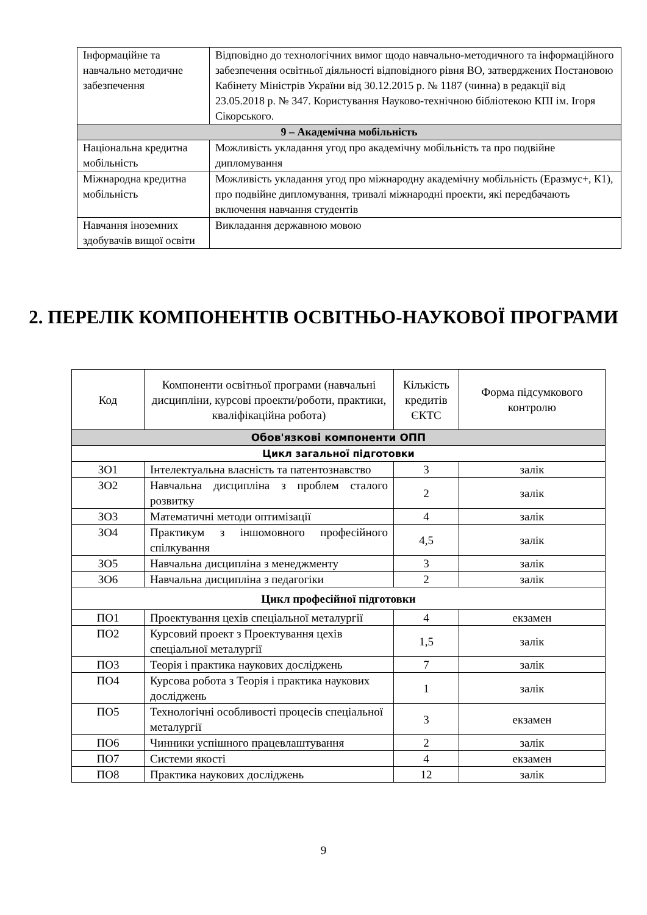| Інформаційне та навчально методичне забезпечення | Відповідно до технологічних вимог щодо навчально-методичного та інформаційного забезпечення освітньої діяльності відповідного рівня ВО, затверджених Постановою Кабінету Міністрів України від 30.12.2015 р. № 1187 (чинна) в редакції від 23.05.2018 р. № 347. Користування Науково-технічною бібліотекою КПІ ім. Ігоря Сікорського. |
| 9 – Академічна мобільність | |
| Національна кредитна мобільність | Можливість укладання угод про академічну мобільність та про подвійне дипломування |
| Міжнародна кредитна мобільність | Можливість укладання угод про міжнародну академічну мобільність (Еразмус+, К1), про подвійне дипломування, тривалі міжнародні проекти, які передбачають включення навчання студентів |
| Навчання іноземних здобувачів вищої освіти | Викладання державною мовою |
2. ПЕРЕЛІК КОМПОНЕНТІВ ОСВІТНЬО-НАУКОВОЇ ПРОГРАМИ
| Код | Компоненти освітньої програми (навчальні дисципліни, курсові проекти/роботи, практики, кваліфікаційна робота) | Кількість кредитів ЄКТС | Форма підсумкового контролю |
| --- | --- | --- | --- |
| Обов'язкові компоненти ОПП | | | |
| Цикл загальної підготовки | | | |
| ЗО1 | Інтелектуальна власність та патентознавство | 3 | залік |
| ЗО2 | Навчальна дисципліна з проблем сталого розвитку | 2 | залік |
| ЗО3 | Математичні методи оптимізації | 4 | залік |
| ЗО4 | Практикум з іншомовного професійного спілкування | 4,5 | залік |
| ЗО5 | Навчальна дисципліна з менеджменту | 3 | залік |
| ЗО6 | Навчальна дисципліна з педагогіки | 2 | залік |
| Цикл професійної підготовки | | | |
| ПО1 | Проектування цехів спеціальної металургії | 4 | екзамен |
| ПО2 | Курсовий проект з Проектування цехів спеціальної металургії | 1,5 | залік |
| ПО3 | Теорія і практика наукових досліджень | 7 | залік |
| ПО4 | Курсова робота з Теорія і практика наукових досліджень | 1 | залік |
| ПО5 | Технологічні особливості процесів спеціальної металургії | 3 | екзамен |
| ПО6 | Чинники успішного працевлаштування | 2 | залік |
| ПО7 | Системи якості | 4 | екзамен |
| ПО8 | Практика наукових досліджень | 12 | залік |
9